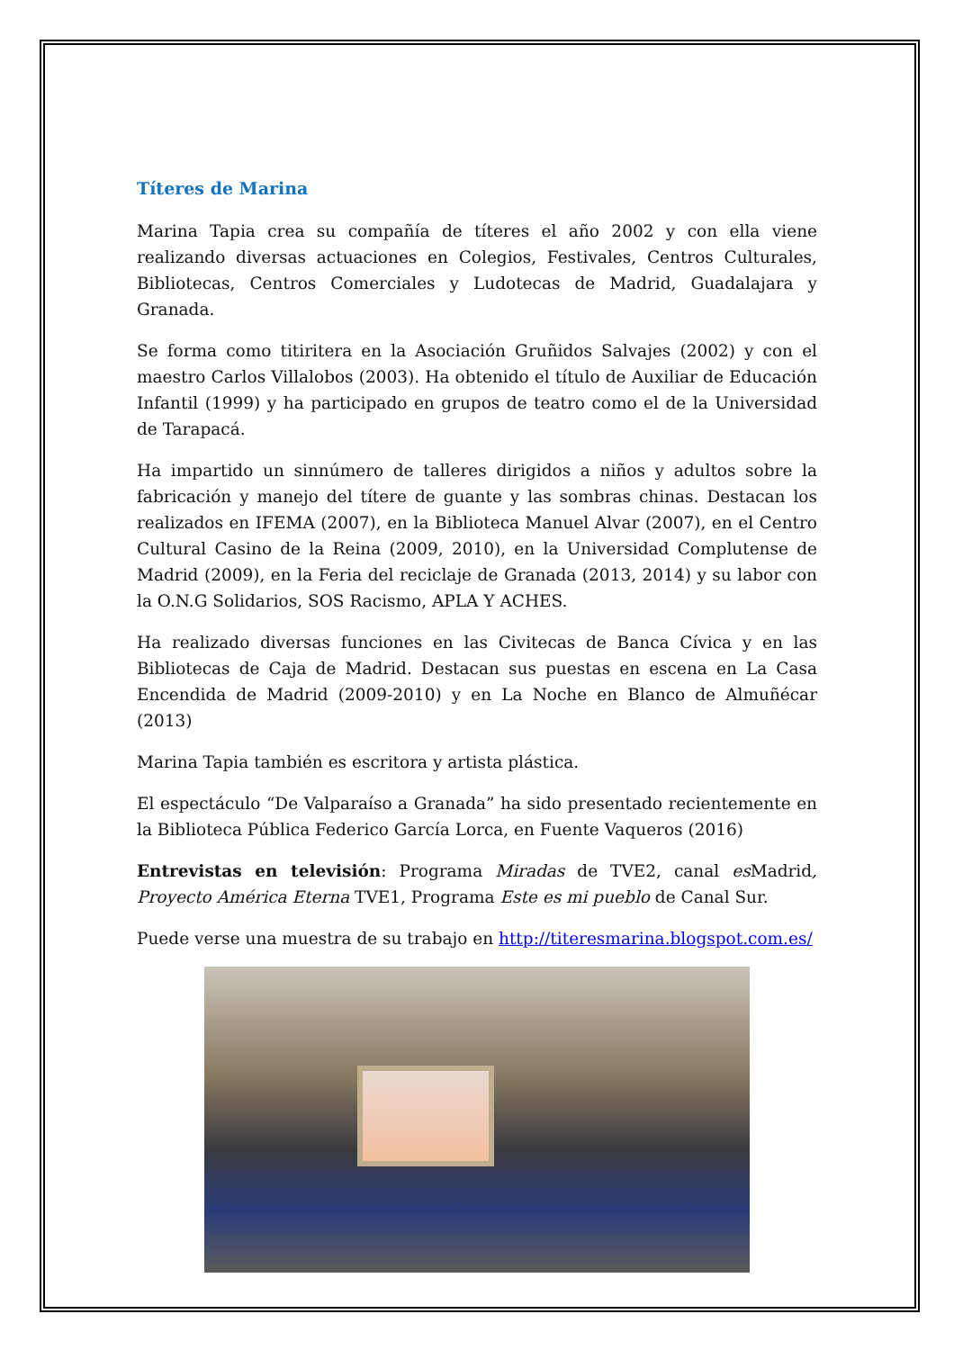Títeres de Marina
Marina Tapia crea su compañía de títeres el año 2002 y con ella viene realizando diversas actuaciones en Colegios, Festivales, Centros Culturales, Bibliotecas, Centros Comerciales y Ludotecas de Madrid, Guadalajara y Granada.
Se forma como titiritera en la Asociación Gruñidos Salvajes (2002) y con el maestro Carlos Villalobos (2003). Ha obtenido el título de Auxiliar de Educación Infantil (1999) y ha participado en grupos de teatro como el de la Universidad de Tarapacá.
Ha impartido un sinnúmero de talleres dirigidos a niños y adultos sobre la fabricación y manejo del títere de guante y las sombras chinas. Destacan los realizados en IFEMA (2007), en la Biblioteca Manuel Alvar (2007), en el Centro Cultural Casino de la Reina (2009, 2010), en la Universidad Complutense de Madrid (2009), en la Feria del reciclaje de Granada (2013, 2014) y su labor con la O.N.G Solidarios, SOS Racismo, APLA Y ACHES.
Ha realizado diversas funciones en las Civitecas de Banca Cívica y en las Bibliotecas de Caja de Madrid. Destacan sus puestas en escena en La Casa Encendida de Madrid (2009-2010) y en La Noche en Blanco de Almuñécar (2013)
Marina Tapia también es escritora y artista plástica.
El espectáculo “De Valparaíso a Granada” ha sido presentado recientemente en la Biblioteca Pública Federico García Lorca, en Fuente Vaqueros (2016)
Entrevistas en televisión: Programa Miradas de TVE2, canal es Madrid, Proyecto América Eterna TVE1, Programa Este es mi pueblo de Canal Sur.
Puede verse una muestra de su trabajo en http://titeresmarina.blogspot.com.es/